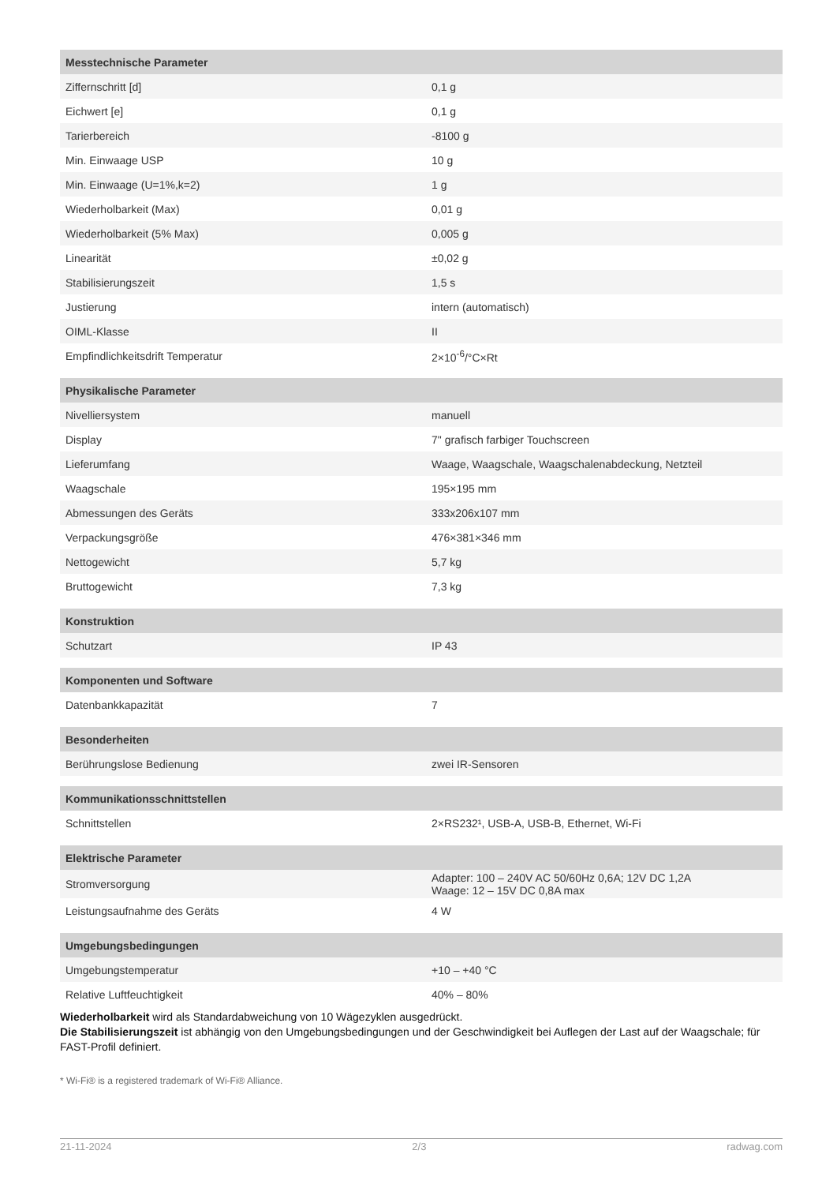| Messtechnische Parameter | |
| --- | --- |
| Ziffernschritt [d] | 0,1 g |
| Eichwert [e] | 0,1 g |
| Tarierbereich | -8100 g |
| Min. Einwaage USP | 10 g |
| Min. Einwaage (U=1%,k=2) | 1 g |
| Wiederholbarkeit (Max) | 0,01 g |
| Wiederholbarkeit (5% Max) | 0,005 g |
| Linearität | ±0,02 g |
| Stabilisierungszeit | 1,5 s |
| Justierung | intern (automatisch) |
| OIML-Klasse | II |
| Empfindlichkeitsdrift Temperatur | 2×10<sup>-6</sup>/°C×Rt |
| Physikalische Parameter | |
| Nivelliersystem | manuell |
| Display | 7" grafisch farbiger Touchscreen |
| Lieferumfang | Waage, Waagschale, Waagschalenabdeckung, Netzteil |
| Waagschale | 195×195 mm |
| Abmessungen des Geräts | 333x206x107 mm |
| Verpackungsgröße | 476×381×346 mm |
| Nettogewicht | 5,7 kg |
| Bruttogewicht | 7,3 kg |
| Konstruktion | |
| Schutzart | IP 43 |
| Komponenten und Software | |
| Datenbankkapazität | 7 |
| Besonderheiten | |
| Berührungslose Bedienung | zwei IR-Sensoren |
| Kommunikationsschnittstellen | |
| Schnittstellen | 2×RS232¹, USB-A, USB-B, Ethernet, Wi-Fi |
| Elektrische Parameter | |
| Stromversorgung | Adapter: 100 – 240V AC 50/60Hz 0,6A; 12V DC 1,2A Waage: 12 – 15V DC 0,8A max |
| Leistungsaufnahme des Geräts | 4 W |
| Umgebungsbedingungen | |
| Umgebungstemperatur | +10 – +40 °C |
| Relative Luftfeuchtigkeit | 40% – 80% |
Wiederholbarkeit wird als Standardabweichung von 10 Wägezyklen ausgedrückt.
Die Stabilisierungszeit ist abhängig von den Umgebungsbedingungen und der Geschwindigkeit bei Auflegen der Last auf der Waagschale; für FAST-Profil definiert.
* Wi-Fi® is a registered trademark of Wi-Fi® Alliance.
21-11-2024 2/3 radwag.com